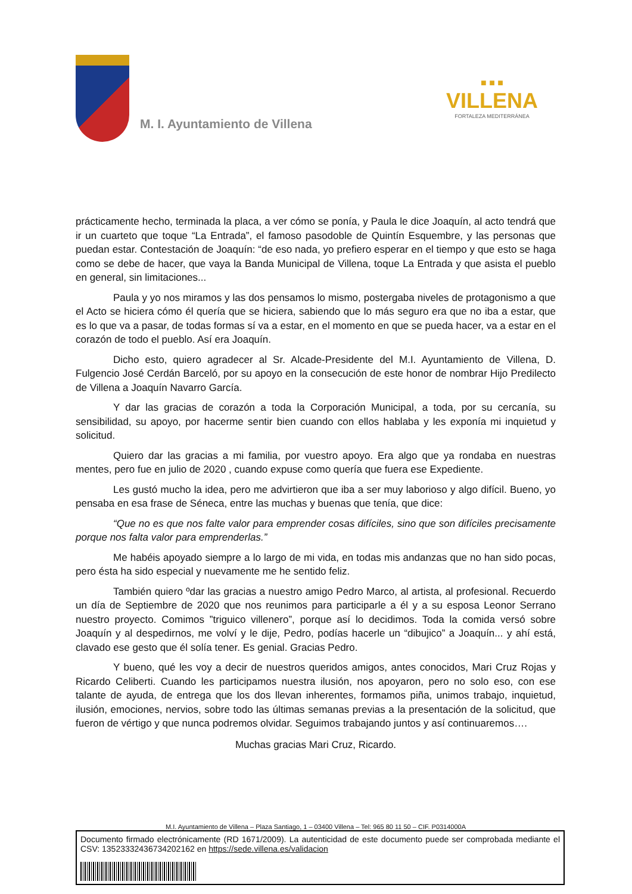M. I. Ayuntamiento de Villena
■ ■ ■
VILLENA
FORTALEZA MEDITERRÁNEA
prácticamente hecho, terminada la placa, a ver cómo se ponía, y Paula le dice Joaquín, al acto tendrá que ir un cuarteto que toque “La Entrada”, el famoso pasodoble de Quintín Esquembre, y las personas que puedan estar. Contestación de Joaquín: “de eso nada, yo prefiero esperar en el tiempo y que esto se haga como se debe de hacer, que vaya la Banda Municipal de Villena, toque La Entrada y que asista el pueblo en general, sin limitaciones...
Paula y yo nos miramos y las dos pensamos lo mismo, postergaba niveles de protagonismo a que el Acto se hiciera cómo él quería que se hiciera, sabiendo que lo más seguro era que no iba a estar, que es lo que va a pasar, de todas formas sí va a estar, en el momento en que se pueda hacer, va a estar en el corazón de todo el pueblo. Así era Joaquín.
Dicho esto, quiero agradecer al Sr. Alcade-Presidente del M.I. Ayuntamiento de Villena, D. Fulgencio José Cerdán Barceló, por su apoyo en la consecución de este honor de nombrar Hijo Predilecto de Villena a Joaquín Navarro García.
Y dar las gracias de corazón a toda la Corporación Municipal, a toda, por su cercanía, su sensibilidad, su apoyo, por hacerme sentir bien cuando con ellos hablaba y les exponía mi inquietud y solicitud.
Quiero dar las gracias a mi familia, por vuestro apoyo. Era algo que ya rondaba en nuestras mentes, pero fue en julio de 2020 , cuando expuse como quería que fuera ese Expediente.
Les gustó mucho la idea, pero me advirtieron que iba a ser muy laborioso y algo difícil. Bueno, yo pensaba en esa frase de Séneca, entre las muchas y buenas que tenía, que dice:
“Que no es que nos falte valor para emprender cosas difíciles, sino que son difíciles precisamente porque nos falta valor para emprenderlas.”
Me habéis apoyado siempre a lo largo de mi vida, en todas mis andanzas que no han sido pocas, pero ésta ha sido especial y nuevamente me he sentido feliz.
También quiero ºdar las gracias a nuestro amigo Pedro Marco, al artista, al profesional. Recuerdo un día de Septiembre de 2020 que nos reunimos para participarle a él y a su esposa Leonor Serrano nuestro proyecto. Comimos ”triguico villenero”, porque así lo decidimos. Toda la comida versó sobre Joaquín y al despedirnos, me volví y le dije, Pedro, podías hacerle un “dibujico” a Joaquín... y ahí está, clavado ese gesto que él solía tener. Es genial. Gracias Pedro.
Y bueno, qué les voy a decir de nuestros queridos amigos, antes conocidos, Mari Cruz Rojas y Ricardo Celiberti. Cuando les participamos nuestra ilusión, nos apoyaron, pero no solo eso, con ese talante de ayuda, de entrega que los dos llevan inherentes, formamos piña, unimos trabajo, inquietud, ilusión, emociones, nervios, sobre todo las últimas semanas previas a la presentación de la solicitud, que fueron de vértigo y que nunca podremos olvidar. Seguimos trabajando juntos y así continuaremos….
Muchas gracias Mari Cruz, Ricardo.
M.I. Ayuntamiento de Villena – Plaza Santiago, 1 – 03400 Villena – Tel: 965 80 11 50 – CIF. P0314000A
Documento firmado electrónicamente (RD 1671/2009). La autenticidad de este documento puede ser comprobada mediante el CSV: 13523332436734202162 en https://sede.villena.es/validacion